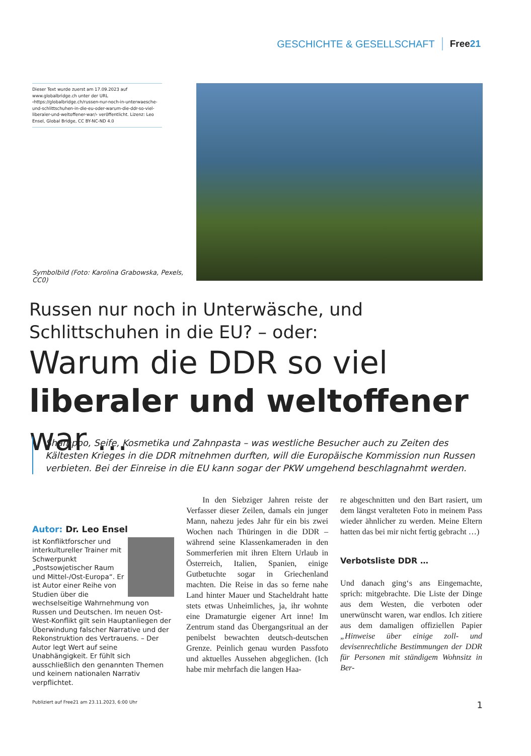GESCHICHTE & GESELLSCHAFT Free21
Dieser Text wurde zuerst am 17.09.2023 auf www.globalbridge.ch unter der URL ‹https://globalbridge.ch/russen-nur-noch-in-unterwaesche-und-schlittschuhen-in-die-eu-oder-warum-die-ddr-so-viel-liberaler-und-weltoffener-war/› veröffentlicht. Lizenz: Leo Ensel, Global Bridge, CC BY-NC-ND 4.0
Symbolbild (Foto: Karolina Grabowska, Pexels, CC0)
Russen nur noch in Unterwäsche, und Schlittschuhen in die EU? – oder:
Warum die DDR so viel
liberaler und weltoffener war …
Shampoo, Seife, Kosmetika und Zahnpasta – was westliche Besucher auch zu Zeiten des Kältesten Krieges in die DDR mitnehmen durften, will die Europäische Kommission nun Russen verbieten. Bei der Einreise in die EU kann sogar der PKW umgehend beschlagnahmt werden.
Autor: Dr. Leo Ensel
ist Konfliktforscher und interkultureller Trainer mit Schwerpunkt „Postsowjetischer Raum und Mittel-/Ost-Europa“. Er ist Autor einer Reihe von Studien über die wechselseitige Wahrnehmung von Russen und Deutschen. Im neuen Ost-West-Konflikt gilt sein Hauptanliegen der Überwindung falscher Narrative und der Rekonstruktion des Vertrauens. – Der Autor legt Wert auf seine Unabhängigkeit. Er fühlt sich ausschließlich den genannten Themen und keinem nationalen Narrativ verpflichtet.
In den Siebziger Jahren reiste der Verfasser dieser Zeilen, damals ein junger Mann, nahezu jedes Jahr für ein bis zwei Wochen nach Thüringen in die DDR – während seine Klassenkameraden in den Sommerferien mit ihren Eltern Urlaub in Österreich, Italien, Spanien, einige Gutbetuchte sogar in Griechenland machten. Die Reise in das so ferne nahe Land hinter Mauer und Stacheldraht hatte stets etwas Unheimliches, ja, ihr wohnte eine Dramaturgie eigener Art inne! Im Zentrum stand das Übergangsritual an der penibelst bewachten deutsch-deutschen Grenze. Peinlich genau wurden Passfoto und aktuelles Aussehen abgeglichen. (Ich habe mir mehrfach die langen Haa-
re abgeschnitten und den Bart rasiert, um dem längst veralteten Foto in meinem Pass wieder ähnlicher zu werden. Meine Eltern hatten das bei mir nicht fertig gebracht …)
Verbotsliste DDR …
Und danach ging‘s ans Eingemachte, sprich: mitgebrachte. Die Liste der Dinge aus dem Westen, die verboten oder unerwünscht waren, war endlos. Ich zitiere aus dem damaligen offiziellen Papier „Hinweise über einige zoll- und devisenrechtliche Bestimmungen der DDR für Personen mit ständigem Wohnsitz in Ber-
Publiziert auf Free21 am 23.11.2023, 6:00 Uhr 1